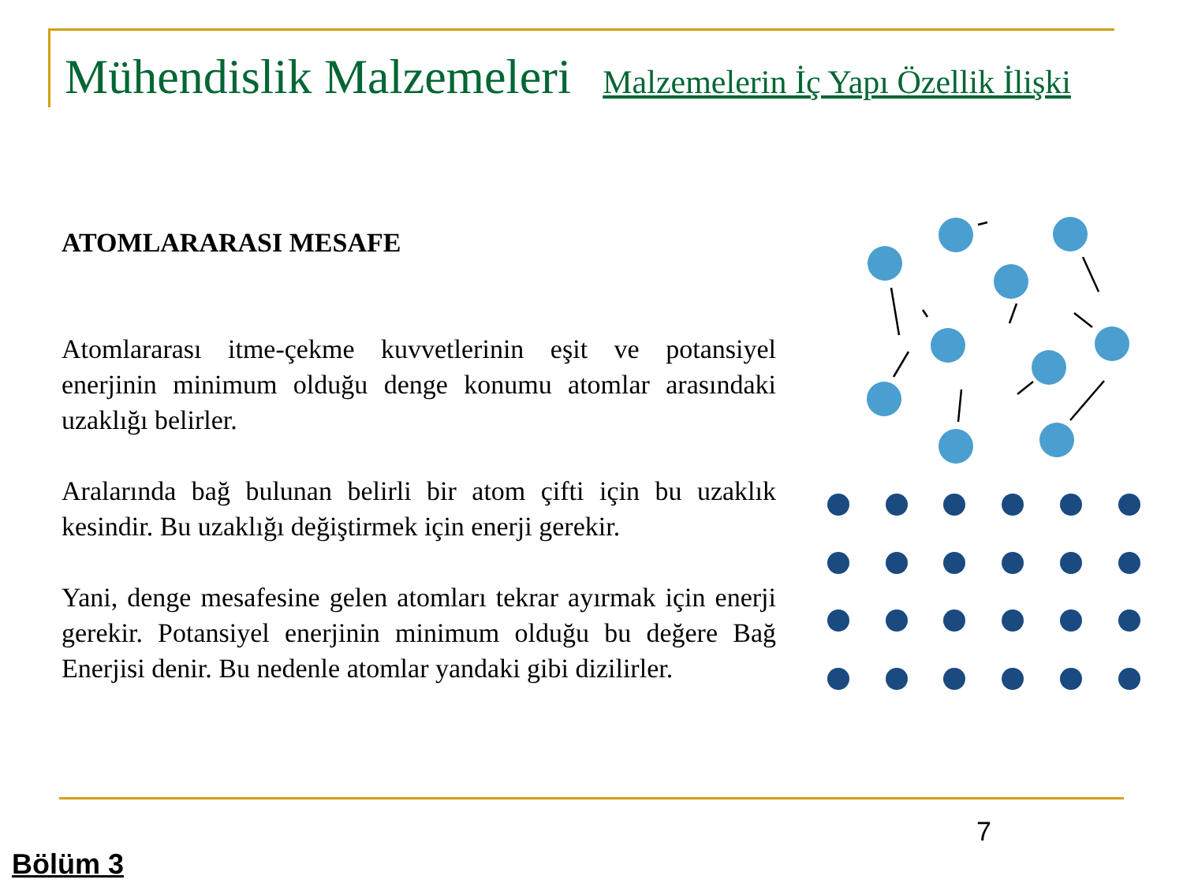Mühendislik Malzemeleri Malzemelerin İç Yapı Özellik İlişki
ATOMLARARASI MESAFE
Atomlararası itme-çekme kuvvetlerinin eşit ve potansiyel enerjinin minimum olduğu denge konumu atomlar arasındaki uzaklığı belirler.
Aralarında bağ bulunan belirli bir atom çifti için bu uzaklık kesindir. Bu uzaklığı değiştirmek için enerji gerekir.
Yani, denge mesafesine gelen atomları tekrar ayırmak için enerji gerekir. Potansiyel enerjinin minimum olduğu bu değere Bağ Enerjisi denir. Bu nedenle atomlar yandaki gibi dizilirler.
7
Bölüm 3